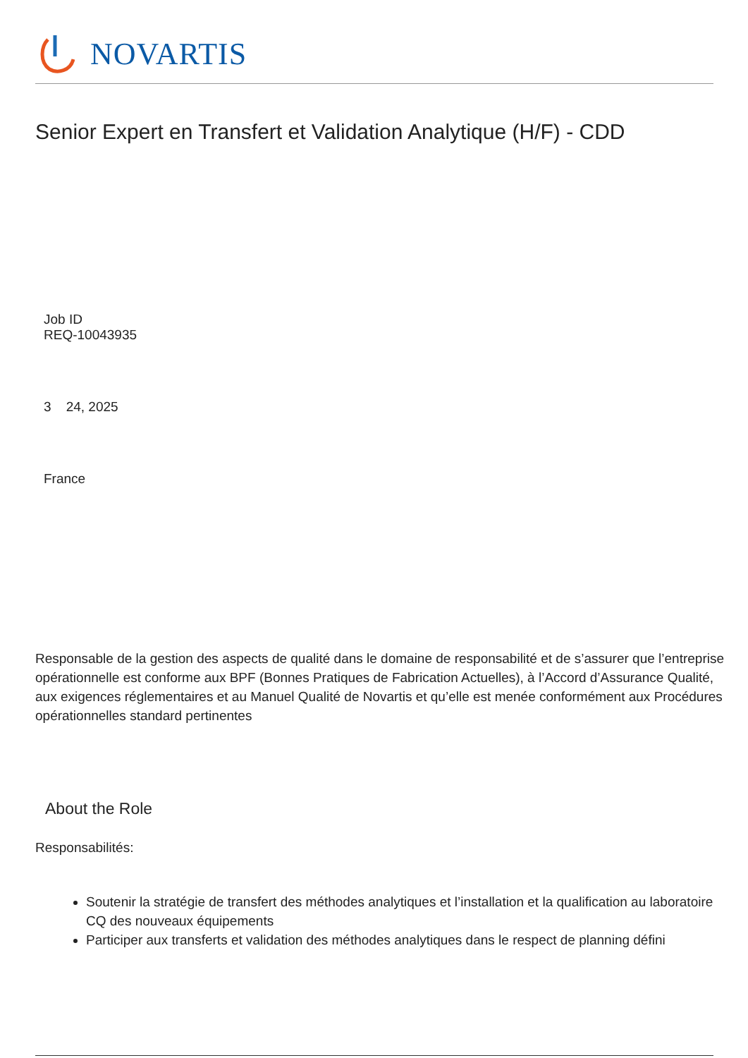NOVARTIS
Senior Expert en Transfert et Validation Analytique (H/F) - CDD
Job ID
REQ-10043935
3 24, 2025
France
Responsable de la gestion des aspects de qualité dans le domaine de responsabilité et de s’assurer que l’entreprise opérationnelle est conforme aux BPF (Bonnes Pratiques de Fabrication Actuelles), à l’Accord d’Assurance Qualité, aux exigences réglementaires et au Manuel Qualité de Novartis et qu’elle est menée conformément aux Procédures opérationnelles standard pertinentes
About the Role
Responsabilités:
Soutenir la stratégie de transfert des méthodes analytiques et l’installation et la qualification au laboratoire CQ des nouveaux équipements
Participer aux transferts et validation des méthodes analytiques dans le respect de planning défini